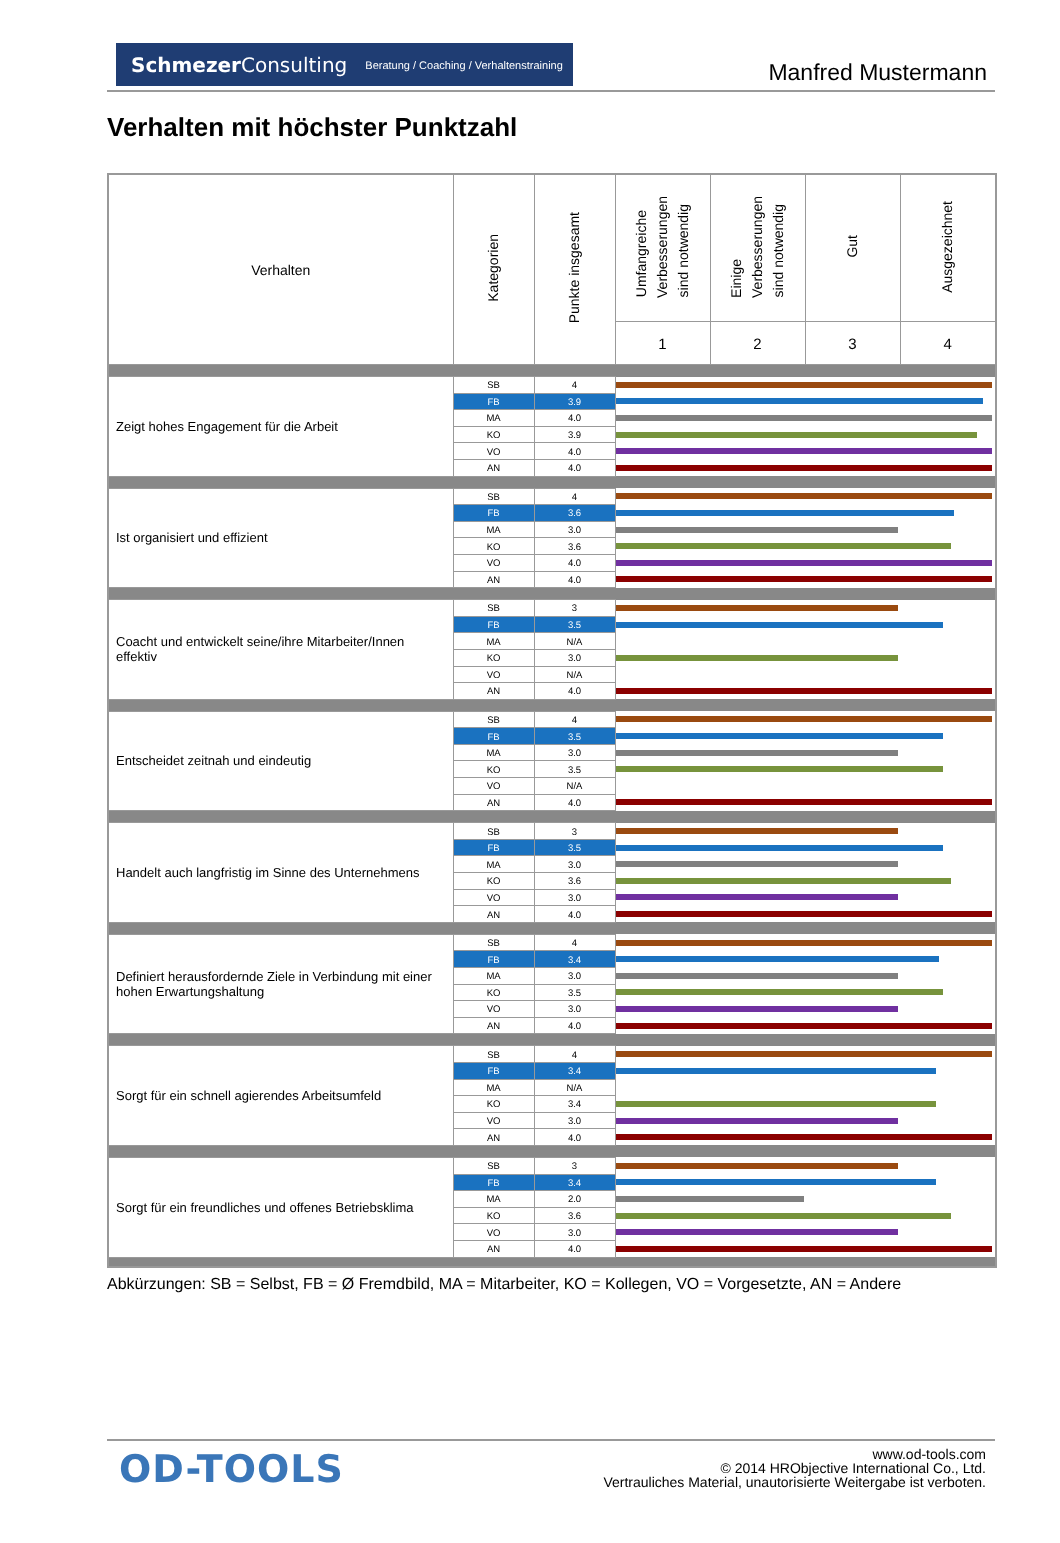SchmezerConsulting Beratung / Coaching / Verhaltenstraining
Manfred Mustermann
Verhalten mit höchster Punktzahl
| Verhalten | Kategorien | Punkte insgesamt | Umfangreiche Verbesserungen sind notwendig | Einige Verbesserungen sind notwendig | Gut | Ausgezeichnet |
| --- | --- | --- | --- | --- | --- | --- |
| | | | 1 | 2 | 3 | 4 |
| Zeigt hohes Engagement für die Arbeit | SB | 4 | | | | |
| | FB | 3.9 | | | | |
| | MA | 4.0 | | | | |
| | KO | 3.9 | | | | |
| | VO | 4.0 | | | | |
| | AN | 4.0 | | | | |
| Ist organisiert und effizient | SB | 4 | | | | |
| | FB | 3.6 | | | | |
| | MA | 3.0 | | | | |
| | KO | 3.6 | | | | |
| | VO | 4.0 | | | | |
| | AN | 4.0 | | | | |
| Coacht und entwickelt seine/ihre Mitarbeiter/Innen effektiv | SB | 3 | | | | |
| | FB | 3.5 | | | | |
| | MA | N/A | | | | |
| | KO | 3.0 | | | | |
| | VO | N/A | | | | |
| | AN | 4.0 | | | | |
| Entscheidet zeitnah und eindeutig | SB | 4 | | | | |
| | FB | 3.5 | | | | |
| | MA | 3.0 | | | | |
| | KO | 3.5 | | | | |
| | VO | N/A | | | | |
| | AN | 4.0 | | | | |
| Handelt auch langfristig im Sinne des Unternehmens | SB | 3 | | | | |
| | FB | 3.5 | | | | |
| | MA | 3.0 | | | | |
| | KO | 3.6 | | | | |
| | VO | 3.0 | | | | |
| | AN | 4.0 | | | | |
| Definiert herausfordernde Ziele in Verbindung mit einer hohen Erwartungshaltung | SB | 4 | | | | |
| | FB | 3.4 | | | | |
| | MA | 3.0 | | | | |
| | KO | 3.5 | | | | |
| | VO | 3.0 | | | | |
| | AN | 4.0 | | | | |
| Sorgt für ein schnell agierendes Arbeitsumfeld | SB | 4 | | | | |
| | FB | 3.4 | | | | |
| | MA | N/A | | | | |
| | KO | 3.4 | | | | |
| | VO | 3.0 | | | | |
| | AN | 4.0 | | | | |
| Sorgt für ein freundliches und offenes Betriebsklima | SB | 3 | | | | |
| | FB | 3.4 | | | | |
| | MA | 2.0 | | | | |
| | KO | 3.6 | | | | |
| | VO | 3.0 | | | | |
| | AN | 4.0 | | | | |
Abkürzungen: SB = Selbst, FB = Ø Fremdbild, MA = Mitarbeiter, KO = Kollegen, VO = Vorgesetzte, AN = Andere
OD-TOOLS
www.od-tools.com
© 2014 HRObjective International Co., Ltd.
Vertrauliches Material, unautorisierte Weitergabe ist verboten.